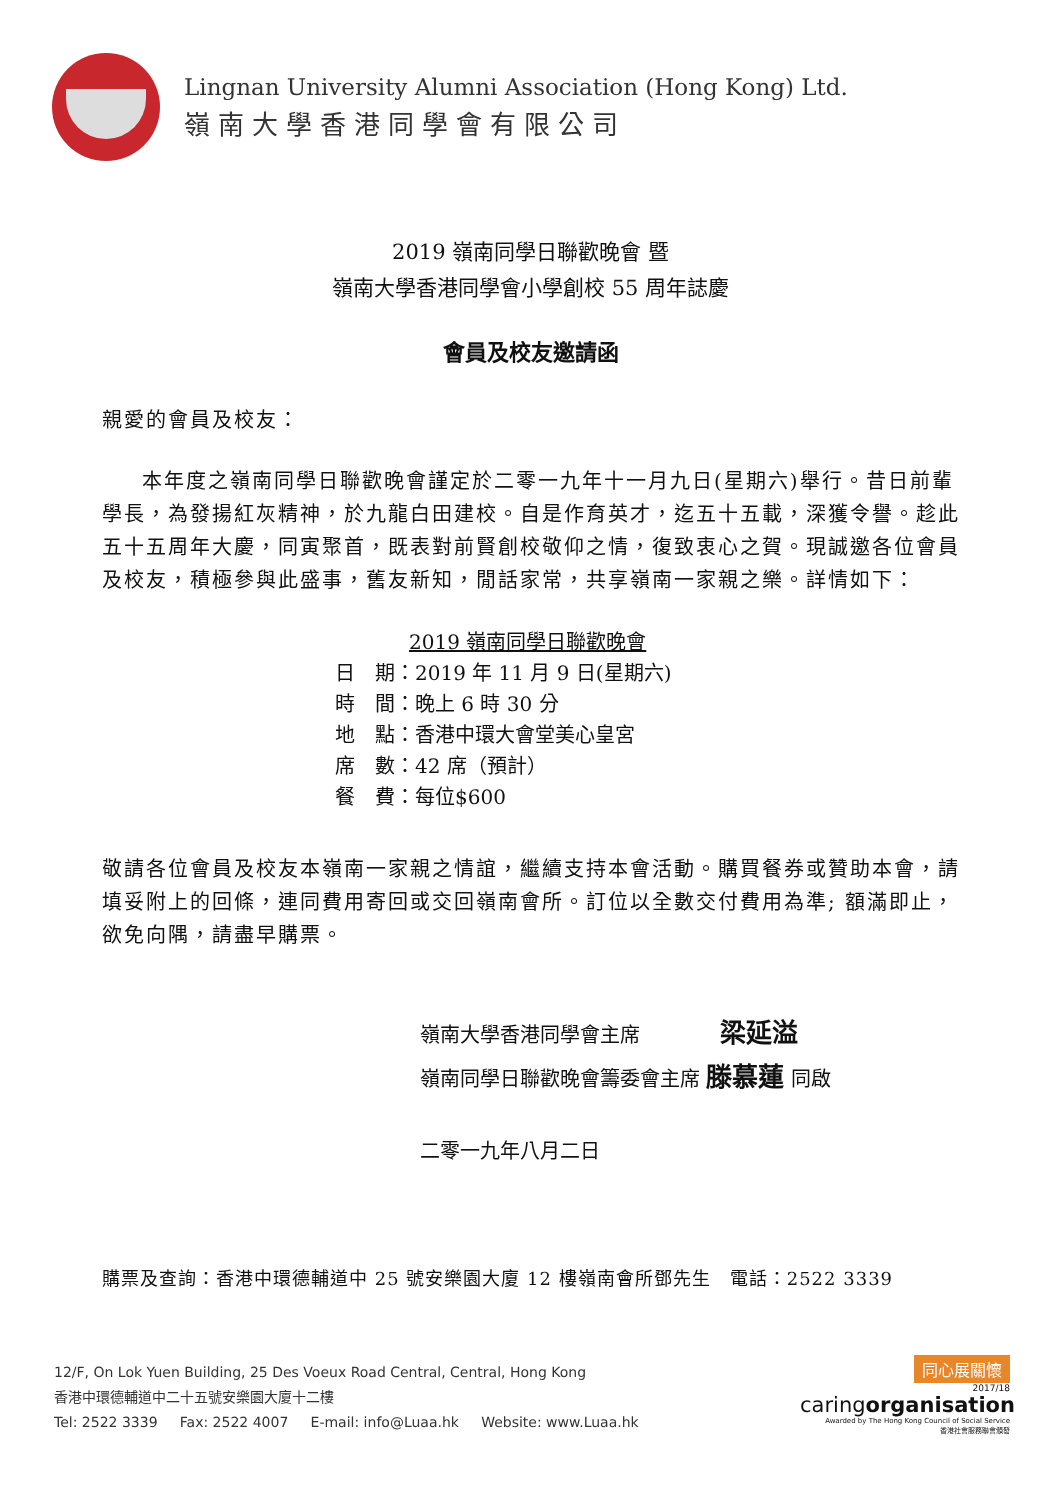Lingnan University Alumni Association (Hong Kong) Ltd.
嶺南大學香港同學會有限公司
2019 嶺南同學日聯歡晚會 暨
嶺南大學香港同學會小學創校 55 周年誌慶
會員及校友邀請函
親愛的會員及校友：
本年度之嶺南同學日聯歡晚會謹定於二零一九年十一月九日(星期六)舉行。昔日前輩學長，為發揚紅灰精神，於九龍白田建校。自是作育英才，迄五十五載，深獲令譽。趁此五十五周年大慶，同寅聚首，既表對前賢創校敬仰之情，復致衷心之賀。現誠邀各位會員及校友，積極參與此盛事，舊友新知，閒話家常，共享嶺南一家親之樂。詳情如下：
2019 嶺南同學日聯歡晚會
日　期：2019 年 11 月 9 日(星期六)
時　間：晚上 6 時 30 分
地　點：香港中環大會堂美心皇宮
席　數：42 席（預計）
餐　費：每位$600
敬請各位會員及校友本嶺南一家親之情誼，繼續支持本會活動。購買餐券或贊助本會，請填妥附上的回條，連同費用寄回或交回嶺南會所。訂位以全數交付費用為準; 額滿即止，欲免向隅，請盡早購票。
嶺南大學香港同學會主席　　　　梁延溢
嶺南同學日聯歡晚會籌委會主席 滕慕蓮 同啟
二零一九年八月二日
購票及查詢：香港中環德輔道中 25 號安樂園大廈 12 樓嶺南會所鄧先生　電話：2522 3339
12/F, On Lok Yuen Building, 25 Des Voeux Road Central, Central, Hong Kong
香港中環德輔道中二十五號安樂園大廈十二樓
Tel: 2522 3339 Fax: 2522 4007 E-mail: info@Luaa.hk Website: www.Luaa.hk
同心展關懷
2017/18
caringorganisation
Awarded by The Hong Kong Council of Social Service
香港社會服務聯會頒發